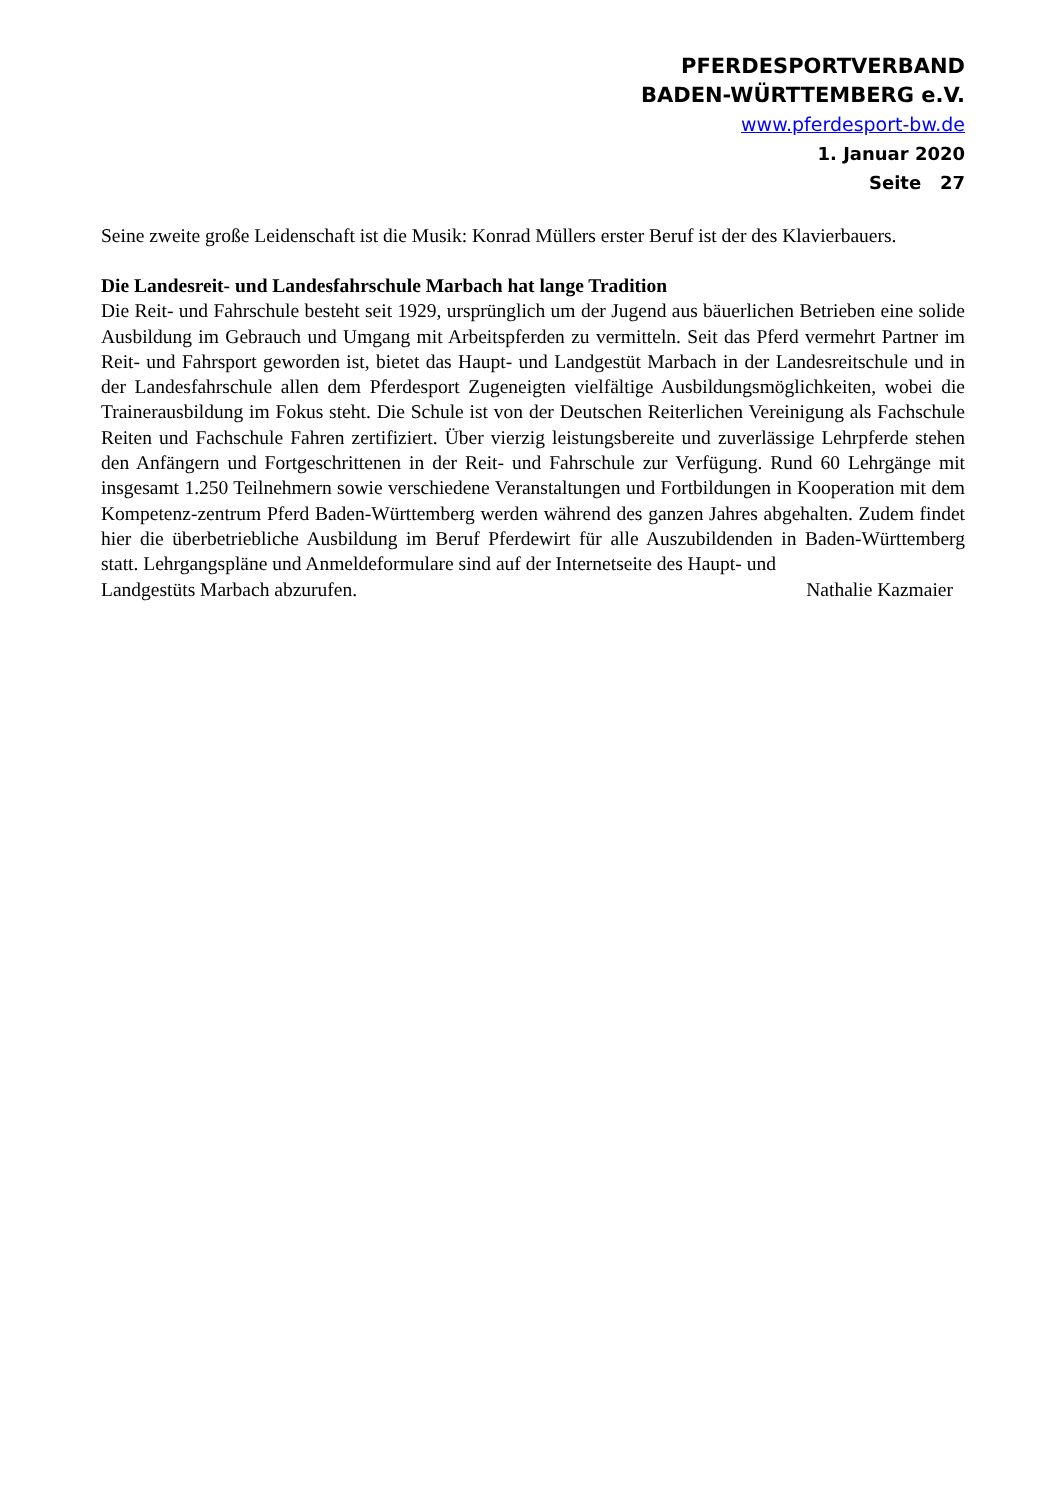PFERDESPORTVERBAND
BADEN-WÜRTTEMBERG e.V.
www.pferdesport-bw.de
1. Januar 2020
Seite 27
Seine zweite große Leidenschaft ist die Musik: Konrad Müllers erster Beruf ist der des Klavierbauers.
Die Landesreit- und Landesfahrschule Marbach hat lange Tradition
Die Reit- und Fahrschule besteht seit 1929, ursprünglich um der Jugend aus bäuerlichen Betrieben eine solide Ausbildung im Gebrauch und Umgang mit Arbeitspferden zu vermitteln. Seit das Pferd vermehrt Partner im Reit- und Fahrsport geworden ist, bietet das Haupt- und Landgestüt Marbach in der Landesreitschule und in der Landesfahrschule allen dem Pferdesport Zugeneigten vielfältige Ausbildungsmöglichkeiten, wobei die Trainerausbildung im Fokus steht. Die Schule ist von der Deutschen Reiterlichen Vereinigung als Fachschule Reiten und Fachschule Fahren zertifiziert. Über vierzig leistungsbereite und zuverlässige Lehrpferde stehen den Anfängern und Fortgeschrittenen in der Reit- und Fahrschule zur Verfügung. Rund 60 Lehrgänge mit insgesamt 1.250 Teilnehmern sowie verschiedene Veranstaltungen und Fortbildungen in Kooperation mit dem Kompetenz-zentrum Pferd Baden-Württemberg werden während des ganzen Jahres abgehalten. Zudem findet hier die überbetriebliche Ausbildung im Beruf Pferdewirt für alle Auszubildenden in Baden-Württemberg statt. Lehrgangspläne und Anmeldeformulare sind auf der Internetseite des Haupt- und
Landgestüts Marbach abzurufen. Nathalie Kazmaier